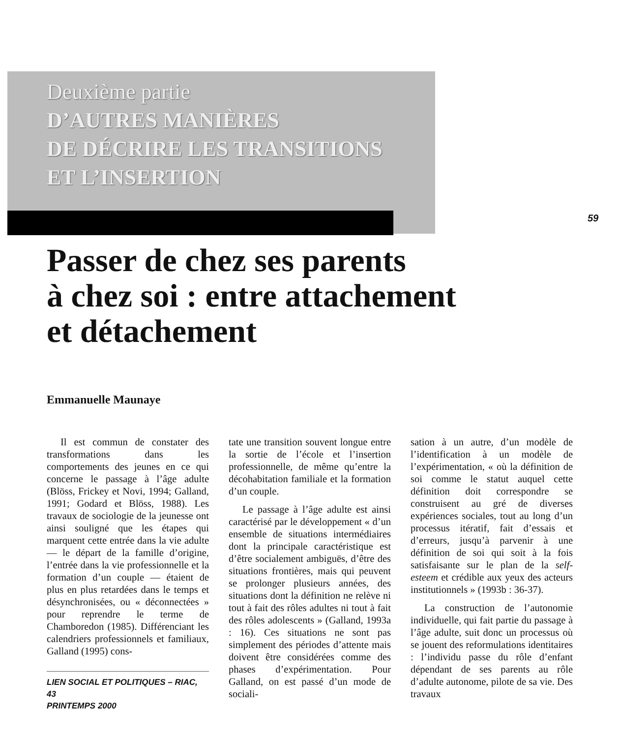59
Deuxième partie
D’AUTRES MANIÈRES
DE DÉCRIRE LES TRANSITIONS
ET L’INSERTION
Passer de chez ses parents
à chez soi : entre attachement
et détachement
Emmanuelle Maunaye
Il est commun de constater des transformations dans les comportements des jeunes en ce qui concerne le passage à l’âge adulte (Blöss, Frickey et Novi, 1994; Galland, 1991; Godard et Blöss, 1988). Les travaux de sociologie de la jeunesse ont ainsi souligné que les étapes qui marquent cette entrée dans la vie adulte — le départ de la famille d’origine, l’entrée dans la vie professionnelle et la formation d’un couple — étaient de plus en plus retardées dans le temps et désynchronisées, ou « déconnectées » pour reprendre le terme de Chamboredon (1985). Différenciant les calendriers professionnels et familiaux, Galland (1995) cons-
LIEN SOCIAL ET POLITIQUES – RIAC, 43
PRINTEMPS 2000
tate une transition souvent longue entre la sortie de l’école et l’insertion professionnelle, de même qu’entre la décohabitation familiale et la formation d’un couple.
Le passage à l’âge adulte est ainsi caractérisé par le développement « d’un ensemble de situations intermédiaires dont la principale caractéristique est d’être socialement ambiguës, d’être des situations frontières, mais qui peuvent se prolonger plusieurs années, des situations dont la définition ne relève ni tout à fait des rôles adultes ni tout à fait des rôles adolescents » (Galland, 1993a : 16). Ces situations ne sont pas simplement des périodes d’attente mais doivent être considérées comme des phases d’expérimentation. Pour Galland, on est passé d’un mode de sociali-
sation à un autre, d’un modèle de l’identification à un modèle de l’expérimentation, « où la définition de soi comme le statut auquel cette définition doit correspondre se construisent au gré de diverses expériences sociales, tout au long d’un processus itératif, fait d’essais et d’erreurs, jusqu’à parvenir à une définition de soi qui soit à la fois satisfaisante sur le plan de la self-esteem et crédible aux yeux des acteurs institutionnels » (1993b : 36-37).
La construction de l’autonomie individuelle, qui fait partie du passage à l’âge adulte, suit donc un processus où se jouent des reformulations identitaires : l’individu passe du rôle d’enfant dépendant de ses parents au rôle d’adulte autonome, pilote de sa vie. Des travaux